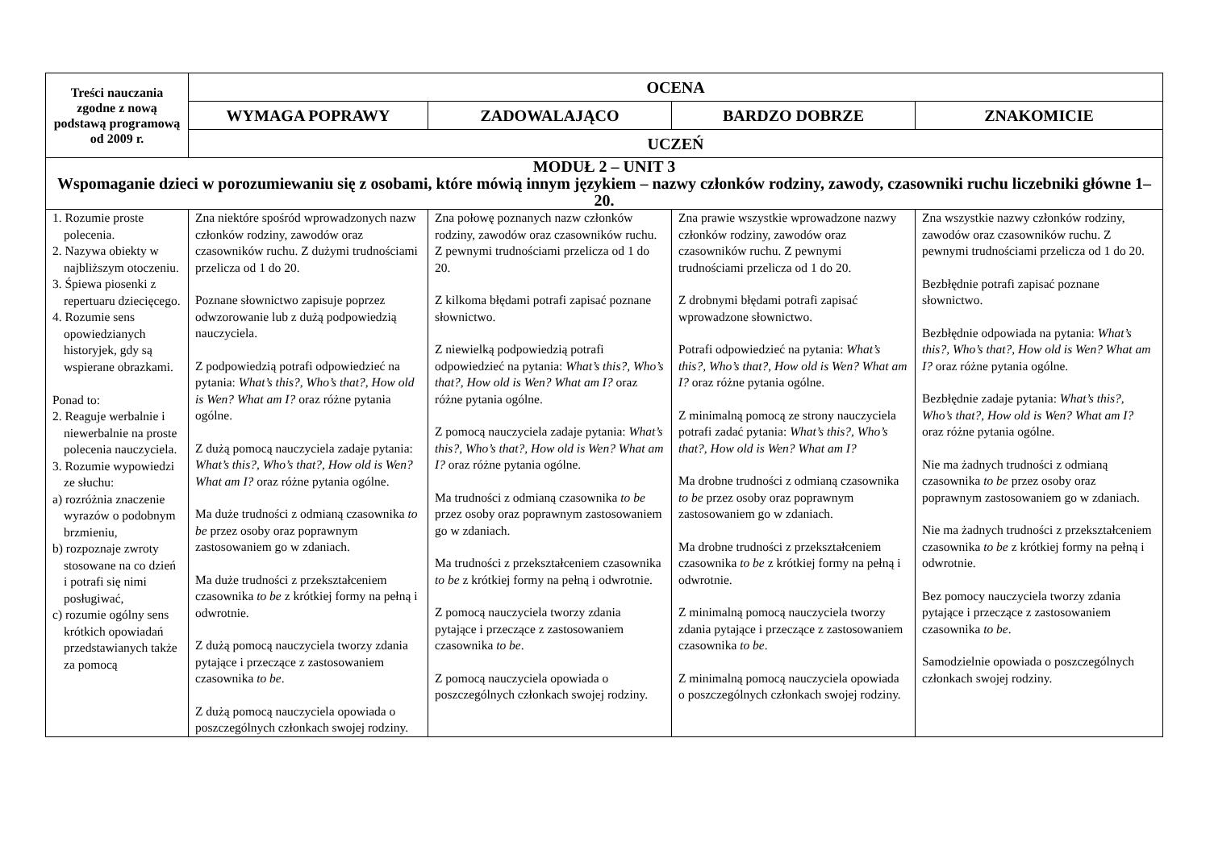| Treści nauczania zgodne z nową podstawą programową od 2009 r. | OCENA | | | |
| --- | --- | --- | --- | --- |
| | WYMAGA POPRAWY | ZADOWALAJĄCO | BARDZO DOBRZE | ZNAKOMICIE |
| | UCZEŃ | | | |
| MODUŁ 2 – UNIT 3 Wspomaganie dzieci w porozumiewaniu się z osobami, które mówią innym językiem – nazwy członków rodziny, zawody, czasowniki ruchu liczebniki główne 1–20. | | | | |
| 1. Rozumie proste polecenia. 2. Nazywa obiekty w najbliższym otoczeniu. 3. Śpiewa piosenki z repertuaru dziecięcego. 4. Rozumie sens opowiedzianych historyjek, gdy są wspierane obrazkami. Ponad to: 2. Reaguje werbalnie i niewerbalnie na proste polecenia nauczyciela. 3. Rozumie wypowiedzi ze słuchu: a) rozróżnia znaczenie wyrazów o podobnym brzmieniu, b) rozpoznaje zwroty stosowane na co dzień i potrafi się nimi posługiwać, c) rozumie ogólny sens krótkich opowiadań przedstawianych także za pomocą | Zna niektóre spośród wprowadzonych nazw członków rodziny, zawodów oraz czasowników ruchu. Z dużymi trudnościami przelicza od 1 do 20. Poznane słownictwo zapisuje poprzez odwzorowanie lub z dużą podpowiedzią nauczyciela. Z podpowiedzią potrafi odpowiedzieć na pytania: What’s this?, Who’s that?, How old is Wen? What am I? oraz różne pytania ogólne. Z dużą pomocą nauczyciela zadaje pytania: What’s this?, Who’s that?, How old is Wen? What am I? oraz różne pytania ogólne. Ma duże trudności z odmianą czasownika to be przez osoby oraz poprawnym zastosowaniem go w zdaniach. Ma duże trudności z przekształceniem czasownika to be z krótkiej formy na pełną i odwrotnie. Z dużą pomocą nauczyciela tworzy zdania pytające i przeczące z zastosowaniem czasownika to be . Z dużą pomocą nauczyciela opowiada o poszczególnych członkach swojej rodziny. | Zna połowę poznanych nazw członków rodziny, zawodów oraz czasowników ruchu. Z pewnymi trudnościami przelicza od 1 do 20. Z kilkoma błędami potrafi zapisać poznane słownictwo. Z niewielką podpowiedzią potrafi odpowiedzieć na pytania: What’s this?, Who’s that?, How old is Wen? What am I? oraz różne pytania ogólne. Z pomocą nauczyciela zadaje pytania: What’s this?, Who’s that?, How old is Wen? What am I? oraz różne pytania ogólne. Ma trudności z odmianą czasownika to be przez osoby oraz poprawnym zastosowaniem go w zdaniach. Ma trudności z przekształceniem czasownika to be z krótkiej formy na pełną i odwrotnie. Z pomocą nauczyciela tworzy zdania pytające i przeczące z zastosowaniem czasownika to be . Z pomocą nauczyciela opowiada o poszczególnych członkach swojej rodziny. | Zna prawie wszystkie wprowadzone nazwy członków rodziny, zawodów oraz czasowników ruchu. Z pewnymi trudnościami przelicza od 1 do 20. Z drobnymi błędami potrafi zapisać wprowadzone słownictwo. Potrafi odpowiedzieć na pytania: What’s this?, Who’s that?, How old is Wen? What am I? oraz różne pytania ogólne. Z minimalną pomocą ze strony nauczyciela potrafi zadać pytania: What’s this?, Who’s that?, How old is Wen? What am I? Ma drobne trudności z odmianą czasownika to be przez osoby oraz poprawnym zastosowaniem go w zdaniach. Ma drobne trudności z przekształceniem czasownika to be z krótkiej formy na pełną i odwrotnie. Z minimalną pomocą nauczyciela tworzy zdania pytające i przeczące z zastosowaniem czasownika to be . Z minimalną pomocą nauczyciela opowiada o poszczególnych członkach swojej rodziny. | Zna wszystkie nazwy członków rodziny, zawodów oraz czasowników ruchu. Z pewnymi trudnościami przelicza od 1 do 20. Bezbłędnie potrafi zapisać poznane słownictwo. Bezbłędnie odpowiada na pytania: What’s this?, Who’s that?, How old is Wen? What am I? oraz różne pytania ogólne. Bezbłędnie zadaje pytania: What’s this?, Who’s that?, How old is Wen? What am I? oraz różne pytania ogólne. Nie ma żadnych trudności z odmianą czasownika to be przez osoby oraz poprawnym zastosowaniem go w zdaniach. Nie ma żadnych trudności z przekształceniem czasownika to be z krótkiej formy na pełną i odwrotnie. Bez pomocy nauczyciela tworzy zdania pytające i przeczące z zastosowaniem czasownika to be . Samodzielnie opowiada o poszczególnych członkach swojej rodziny. |